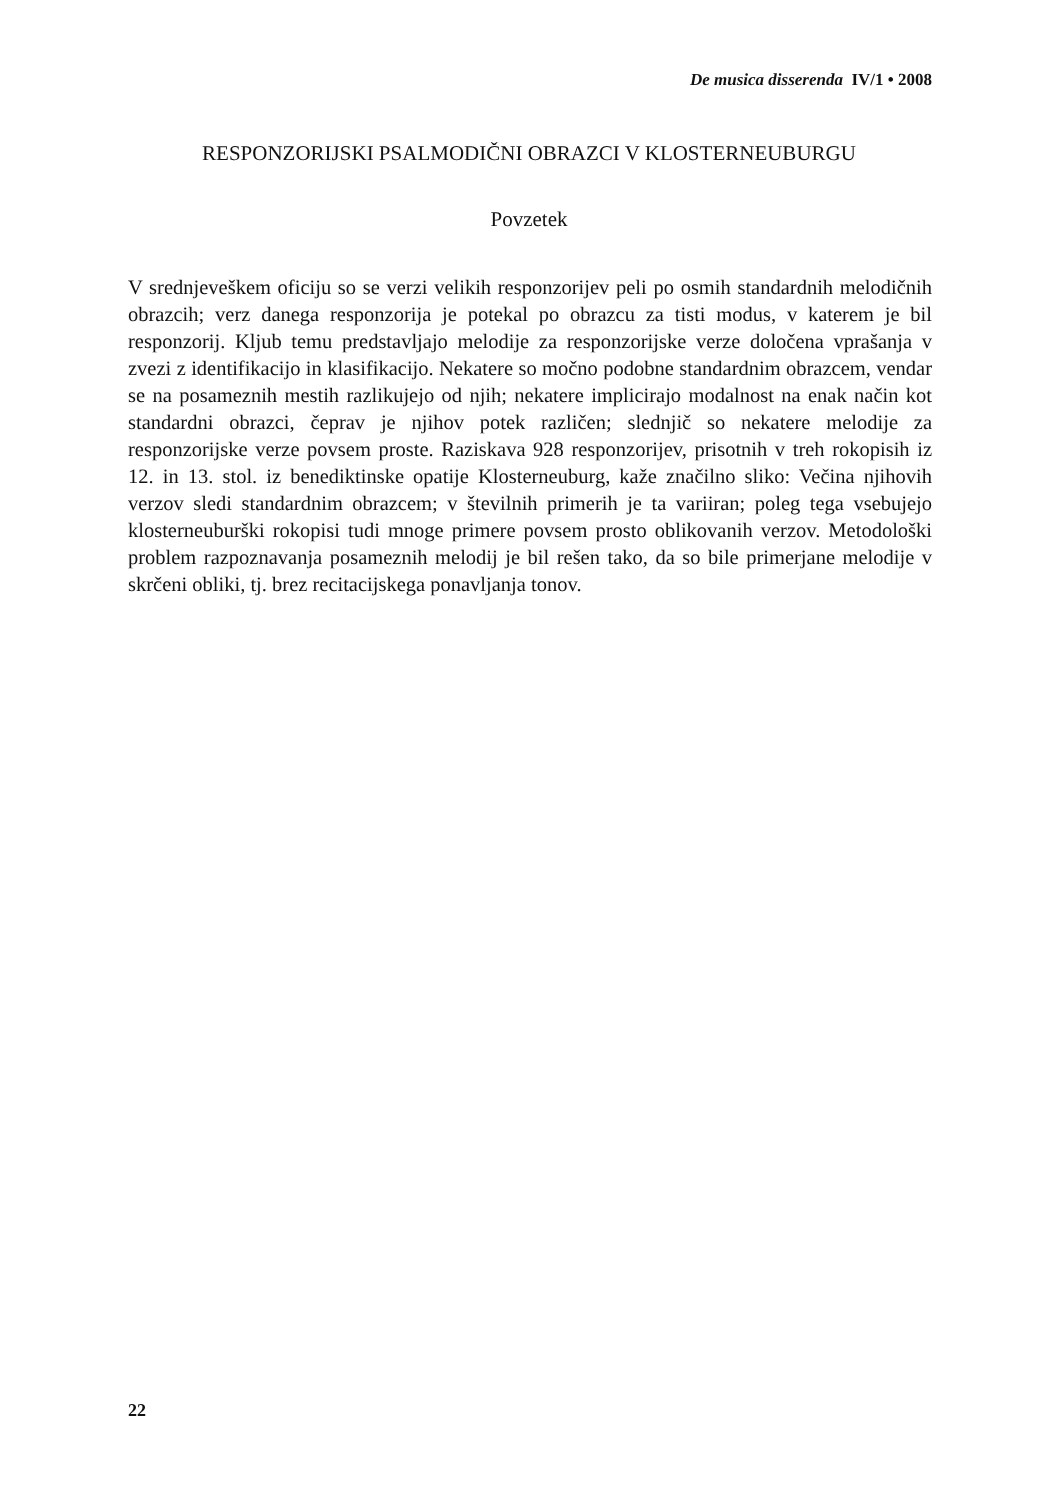De musica disserenda IV/1 • 2008
RESPONZORIJSKI PSALMODIČNI OBRAZCI V KLOSTERNEUBURGU
Povzetek
V srednjeveškem oficiju so se verzi velikih responzorijev peli po osmih standardnih melodičnih obrazcih; verz danega responzorija je potekal po obrazcu za tisti modus, v katerem je bil responzorij. Kljub temu predstavljajo melodije za responzorijske verze določena vprašanja v zvezi z identifikacijo in klasifikacijo. Nekatere so močno podobne standardnim obrazcem, vendar se na posameznih mestih razlikujejo od njih; nekatere implicirajo modalnost na enak način kot standardni obrazci, čeprav je njihov potek različen; slednjič so nekatere melodije za responzorijske verze povsem proste. Raziskava 928 responzorijev, prisotnih v treh rokopisih iz 12. in 13. stol. iz benediktinske opatije Klosterneuburg, kaže značilno sliko: Večina njihovih verzov sledi standardnim obrazcem; v številnih primerih je ta variiran; poleg tega vsebujejo klosterneuburški rokopisi tudi mnoge primere povsem prosto oblikovanih verzov. Metodološki problem razpoznavanja posameznih melodij je bil rešen tako, da so bile primerjane melodije v skrčeni obliki, tj. brez recitacijskega ponavljanja tonov.
22